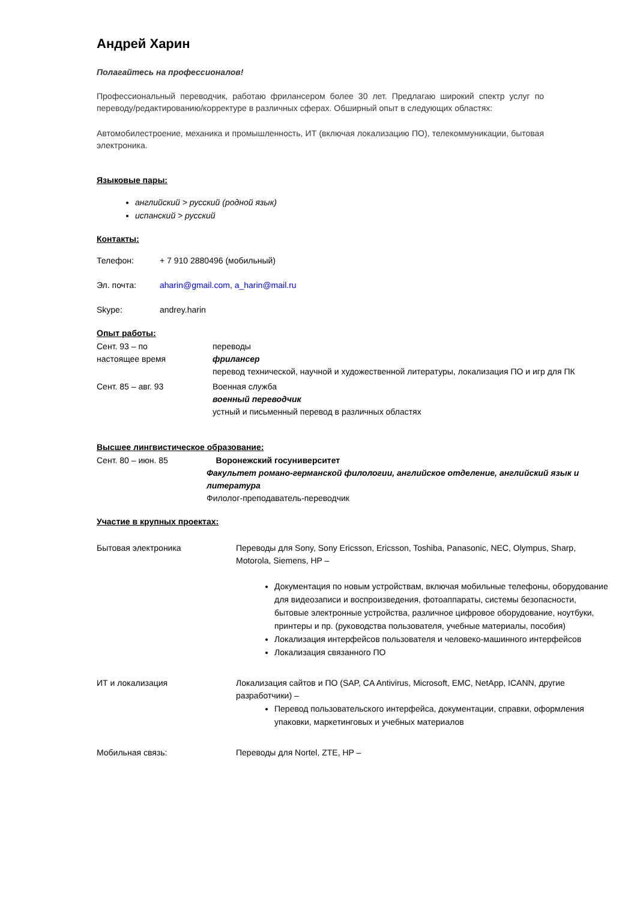Андрей Харин
Полагайтесь на профессионалов!
Профессиональный переводчик, работаю фрилансером более 30 лет. Предлагаю широкий спектр услуг по переводу/редактированию/корректуре в различных сферах. Обширный опыт в следующих областях:
Автомобилестроение, механика и промышленность, ИТ (включая локализацию ПО), телекоммуникации, бытовая электроника.
Языковые пары:
английский > русский (родной язык)
испанский > русский
Контакты:
Телефон: + 7 910 2880496 (мобильный)
Эл. почта: aharin@gmail.com, a_harin@mail.ru
Skype: andrey.harin
Опыт работы:
Сент. 93 – по
настоящее время
переводы
фрилансер
перевод технической, научной и художественной литературы, локализация ПО и игр для ПК
Сент. 85 – авг. 93 Военная служба
военный переводчик
устный и письменный перевод в различных областях
Высшее лингвистическое образование:
Сент. 80 – июн. 85 Воронежский госуниверситет
Факультет романо-германской филологии, английское отделение, английский язык и литература
Филолог-преподаватель-переводчик
Участие в крупных проектах:
Бытовая электроника Переводы для Sony, Sony Ericsson, Ericsson, Toshiba, Panasonic, NEC, Olympus, Sharp, Motorola, Siemens, HP –
Документация по новым устройствам, включая мобильные телефоны, оборудование для видеозаписи и воспроизведения, фотоаппараты, системы безопасности, бытовые электронные устройства, различное цифровое оборудование, ноутбуки, принтеры и пр. (руководства пользователя, учебные материалы, пособия)
Локализация интерфейсов пользователя и человеко-машинного интерфейсов
Локализация связанного ПО
ИТ и локализация Локализация сайтов и ПО (SAP, CA Antivirus, Microsoft, EMC, NetApp, ICANN, другие разработчики) –
Перевод пользовательского интерфейса, документации, справки, оформления упаковки, маркетинговых и учебных материалов
Мобильная связь: Переводы для Nortel, ZTE, HP –